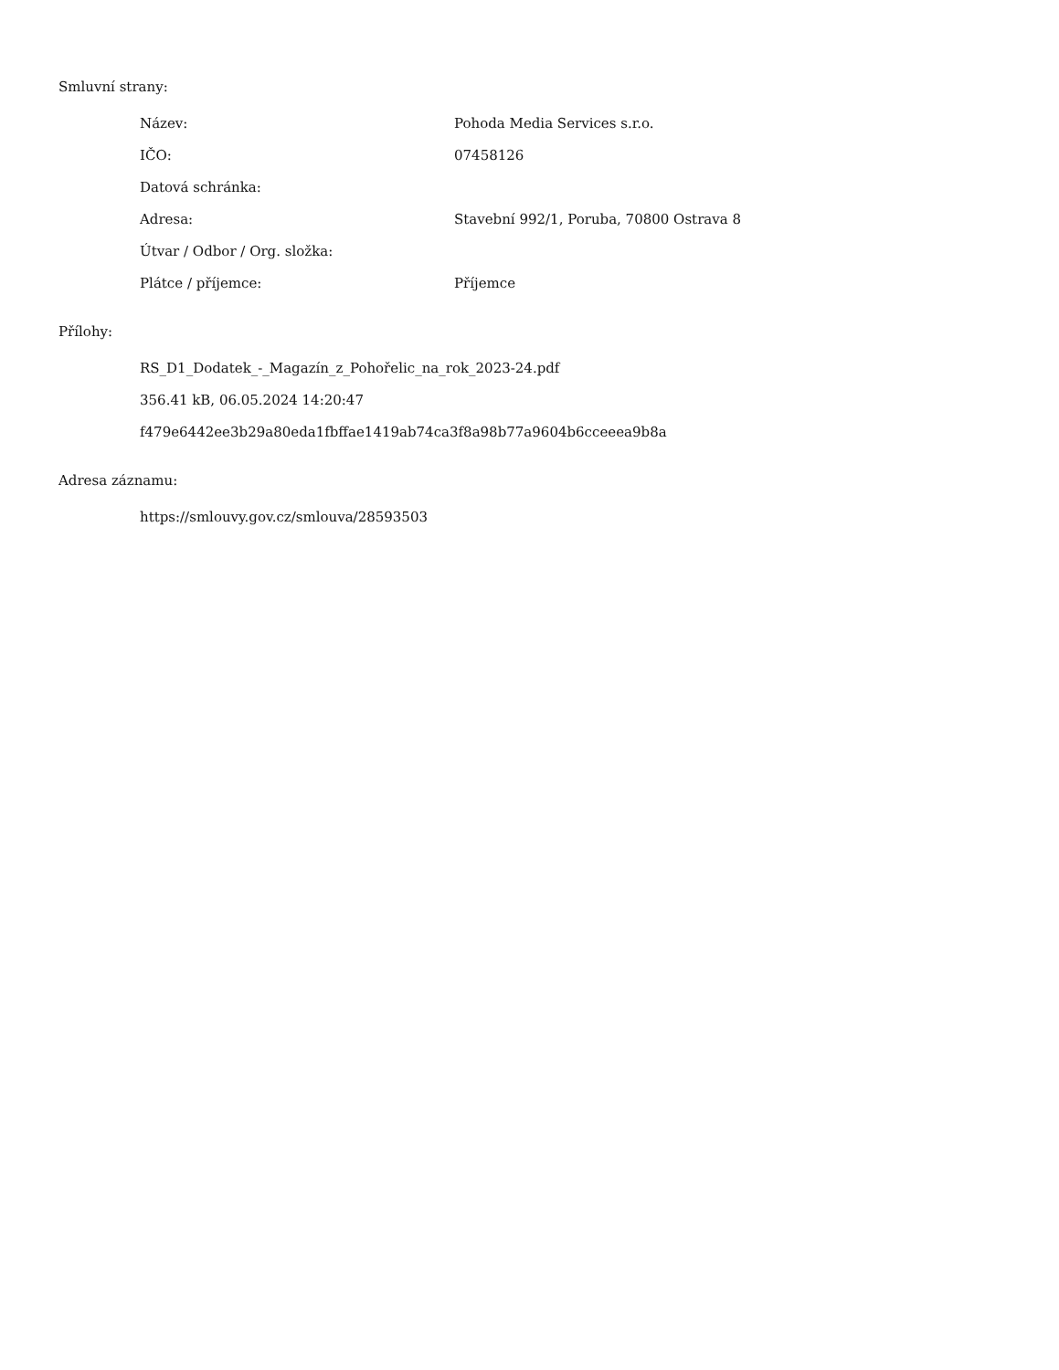Smluvní strany:
| Název: | Pohoda Media Services s.r.o. |
| IČO: | 07458126 |
| Datová schránka: | |
| Adresa: | Stavební 992/1, Poruba, 70800 Ostrava 8 |
| Útvar / Odbor / Org. složka: | |
| Plátce / příjemce: | Příjemce |
Přílohy:
RS_D1_Dodatek_-_Magazín_z_Pohořelic_na_rok_2023-24.pdf
356.41 kB, 06.05.2024 14:20:47
f479e6442ee3b29a80eda1fbffae1419ab74ca3f8a98b77a9604b6cceeea9b8a
Adresa záznamu:
https://smlouvy.gov.cz/smlouva/28593503